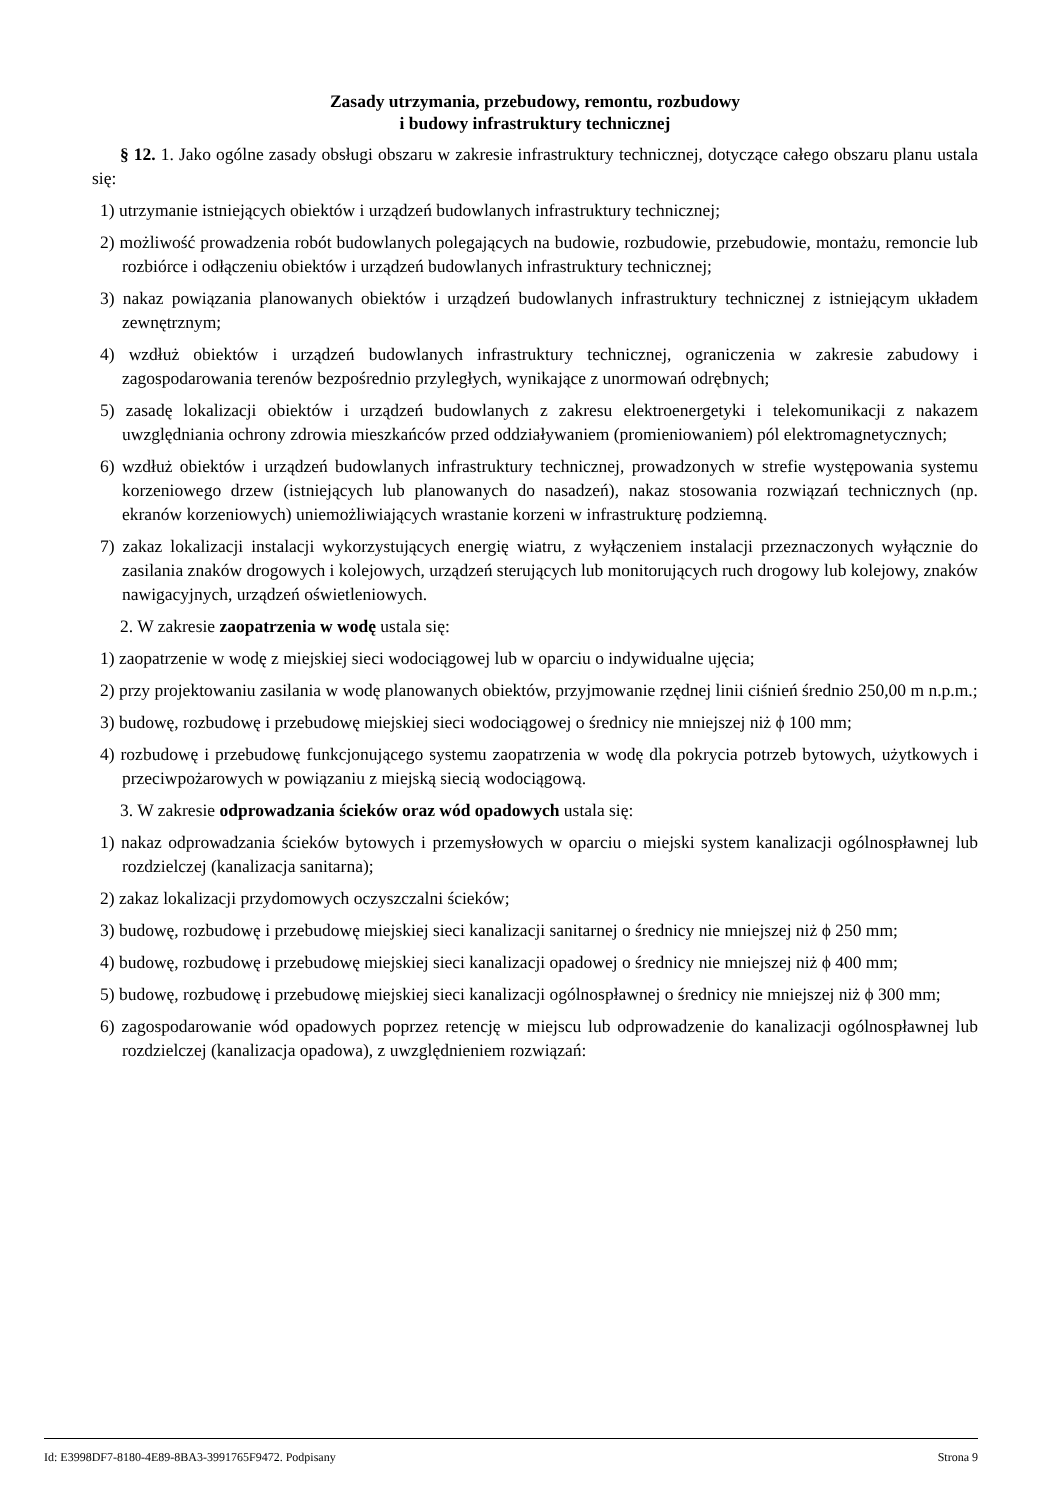Zasady utrzymania, przebudowy, remontu, rozbudowy
i budowy infrastruktury technicznej
§ 12. 1. Jako ogólne zasady obsługi obszaru w zakresie infrastruktury technicznej, dotyczące całego obszaru planu ustala się:
1) utrzymanie istniejących obiektów i urządzeń budowlanych infrastruktury technicznej;
2) możliwość prowadzenia robót budowlanych polegających na budowie, rozbudowie, przebudowie, montażu, remoncie lub rozbiórce i odłączeniu obiektów i urządzeń budowlanych infrastruktury technicznej;
3) nakaz powiązania planowanych obiektów i urządzeń budowlanych infrastruktury technicznej z istniejącym układem zewnętrznym;
4) wzdłuż obiektów i urządzeń budowlanych infrastruktury technicznej, ograniczenia w zakresie zabudowy i zagospodarowania terenów bezpośrednio przyległych, wynikające z unormowań odrębnych;
5) zasadę lokalizacji obiektów i urządzeń budowlanych z zakresu elektroenergetyki i telekomunikacji z nakazem uwzględniania ochrony zdrowia mieszkańców przed oddziaływaniem (promieniowaniem) pól elektromagnetycznych;
6) wzdłuż obiektów i urządzeń budowlanych infrastruktury technicznej, prowadzonych w strefie występowania systemu korzeniowego drzew (istniejących lub planowanych do nasadzeń), nakaz stosowania rozwiązań technicznych (np. ekranów korzeniowych) uniemożliwiających wrastanie korzeni w infrastrukturę podziemną.
7) zakaz lokalizacji instalacji wykorzystujących energię wiatru, z wyłączeniem instalacji przeznaczonych wyłącznie do zasilania znaków drogowych i kolejowych, urządzeń sterujących lub monitorujących ruch drogowy lub kolejowy, znaków nawigacyjnych, urządzeń oświetleniowych.
2. W zakresie zaopatrzenia w wodę ustala się:
1) zaopatrzenie w wodę z miejskiej sieci wodociągowej lub w oparciu o indywidualne ujęcia;
2) przy projektowaniu zasilania w wodę planowanych obiektów, przyjmowanie rzędnej linii ciśnień średnio 250,00 m n.p.m.;
3) budowę, rozbudowę i przebudowę miejskiej sieci wodociągowej o średnicy nie mniejszej niż ϕ 100 mm;
4) rozbudowę i przebudowę funkcjonującego systemu zaopatrzenia w wodę dla pokrycia potrzeb bytowych, użytkowych i przeciwpożarowych w powiązaniu z miejską siecią wodociągową.
3. W zakresie odprowadzania ścieków oraz wód opadowych ustala się:
1) nakaz odprowadzania ścieków bytowych i przemysłowych w oparciu o miejski system kanalizacji ogólnospławnej lub rozdzielczej (kanalizacja sanitarna);
2) zakaz lokalizacji przydomowych oczyszczalni ścieków;
3) budowę, rozbudowę i przebudowę miejskiej sieci kanalizacji sanitarnej o średnicy nie mniejszej niż ϕ 250 mm;
4) budowę, rozbudowę i przebudowę miejskiej sieci kanalizacji opadowej o średnicy nie mniejszej niż ϕ 400 mm;
5) budowę, rozbudowę i przebudowę miejskiej sieci kanalizacji ogólnospławnej o średnicy nie mniejszej niż ϕ 300 mm;
6) zagospodarowanie wód opadowych poprzez retencję w miejscu lub odprowadzenie do kanalizacji ogólnospławnej lub rozdzielczej (kanalizacja opadowa), z uwzględnieniem rozwiązań:
Id: E3998DF7-8180-4E89-8BA3-3991765F9472. Podpisany Strona 9